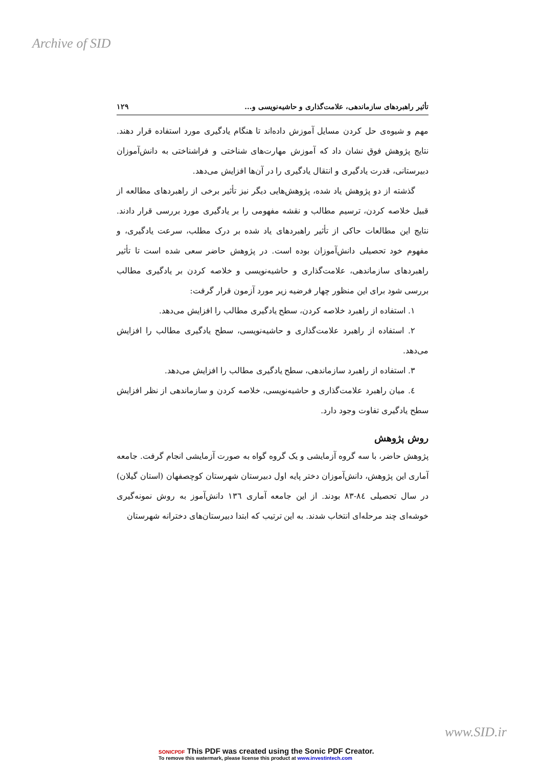Archive of SID
تأثیر راهبردهای سازماندهی، علامت‌گذاری و حاشیه‌نویسی و... ۱۲۹
مهم و شیوه‌ی حل کردن مسایل آموزش داده‌اند تا هنگام یادگیری مورد استفاده قرار دهند. نتایج پژوهش فوق نشان داد که آموزش مهارت‌های شناختی و فراشناختی به دانش‌آموزان دبیرستانی، قدرت یادگیری و انتقال یادگیری را در آن‌ها افزایش می‌دهد.
گذشته از دو پژوهش یاد شده، پژوهش‌هایی دیگر نیز تأثیر برخی از راهبردهای مطالعه از قبیل خلاصه کردن، ترسیم مطالب و نقشه مفهومی را بر یادگیری مورد بررسی قرار دادند. نتایج این مطالعات حاکی از تأثیر راهبردهای یاد شده بر درک مطلب، سرعت یادگیری، و مفهوم خود تحصیلی دانش‌آموزان بوده است. در پژوهش حاضر سعی شده است تا تأثیر راهبردهای سازماندهی، علامت‌گذاری و حاشیه‌نویسی و خلاصه کردن بر یادگیری مطالب بررسی شود برای این منظور چهار فرضیه زیر مورد آزمون قرار گرفت:
۱. استفاده از راهبرد خلاصه کردن، سطح یادگیری مطالب را افزایش می‌دهد.
۲. استفاده از راهبرد علامت‌گذاری و حاشیه‌نویسی، سطح یادگیری مطالب را افزایش می‌دهد.
۳. استفاده از راهبرد سازماندهی، سطح یادگیری مطالب را افزایش می‌دهد.
٤. میان راهبرد علامت‌گذاری و حاشیه‌نویسی، خلاصه کردن و سازماندهی از نظر افزایش سطح یادگیری تفاوت وجود دارد.
روش پژوهش
پژوهش حاضر، با سه گروه آزمایشی و یک گروه گواه به صورت آزمایشی انجام گرفت. جامعه آماری این پژوهش، دانش‌آموزان دختر پایه اول دبیرستان شهرستان کوچصفهان (استان گیلان) در سال تحصیلی ۸٤-۸۳ بودند. از این جامعه آماری ۱۳٦ دانش‌آموز به روش نمونه‌گیری خوشه‌ای چند مرحله‌ای انتخاب شدند. به این ترتیب که ابتدا دبیرستان‌های دخترانه شهرستان
www.SID.ir
SONICPDF This PDF was created using the Sonic PDF Creator.
To remove this watermark, please license this product at www.investintech.com